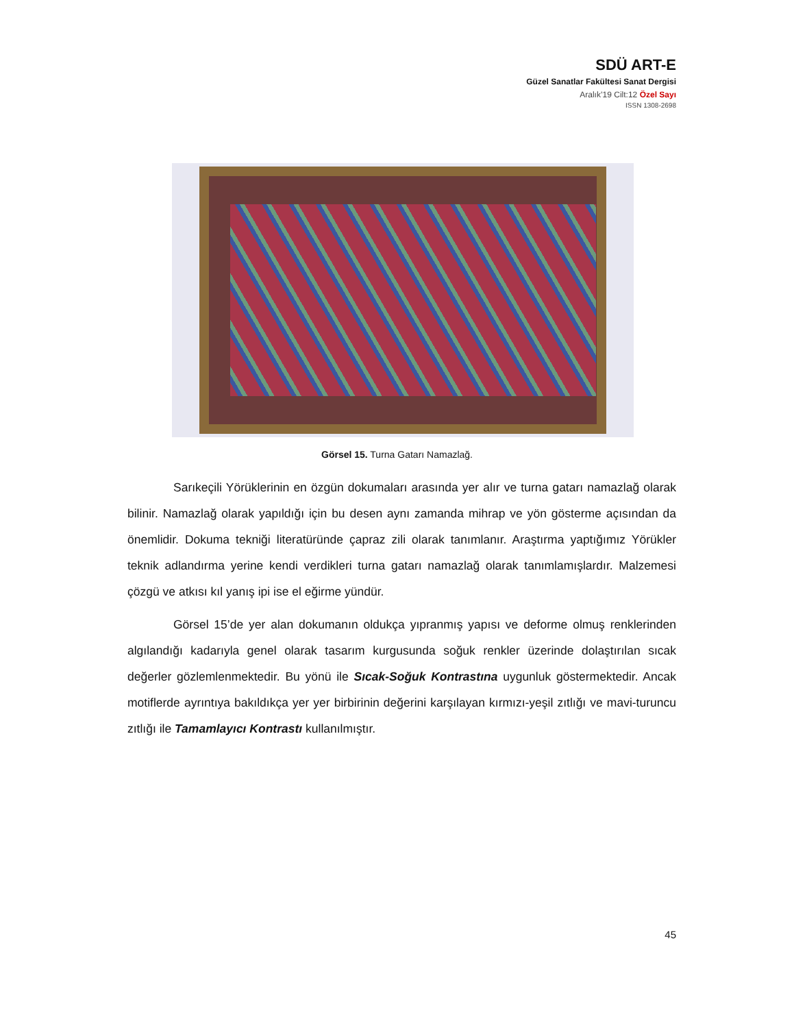SDÜ ART-E
Güzel Sanatlar Fakültesi Sanat Dergisi
Aralık’19 Cilt:12 Özel Sayı
ISSN 1308-2698
Görsel 15. Turna Gatarı Namazlağ.
Sarıkeçili Yörüklerinin en özgün dokumaları arasında yer alır ve turna gatarı namazlağ olarak bilinir. Namazlağ olarak yapıldığı için bu desen aynı zamanda mihrap ve yön gösterme açısından da önemlidir. Dokuma tekniği literatüründe çapraz zili olarak tanımlanır. Araştırma yaptığımız Yörükler teknik adlandırma yerine kendi verdikleri turna gatarı namazlağ olarak tanımlamışlardır. Malzemesi çözgü ve atkısı kıl yanış ipi ise el eğirme yündür.
Görsel 15’de yer alan dokumanın oldukça yıpranmış yapısı ve deforme olmuş renklerinden algılandığı kadarıyla genel olarak tasarım kurgusunda soğuk renkler üzerinde dolaştırılan sıcak değerler gözlemlenmektedir. Bu yönü ile Sıcak-Soğuk Kontrastına uygunluk göstermektedir. Ancak motiflerde ayrıntıya bakıldıkça yer yer birbirinin değerini karşılayan kırmızı-yeşil zıtlığı ve mavi-turuncu zıtlığı ile Tamamlayıcı Kontrastı kullanılmıştır.
45